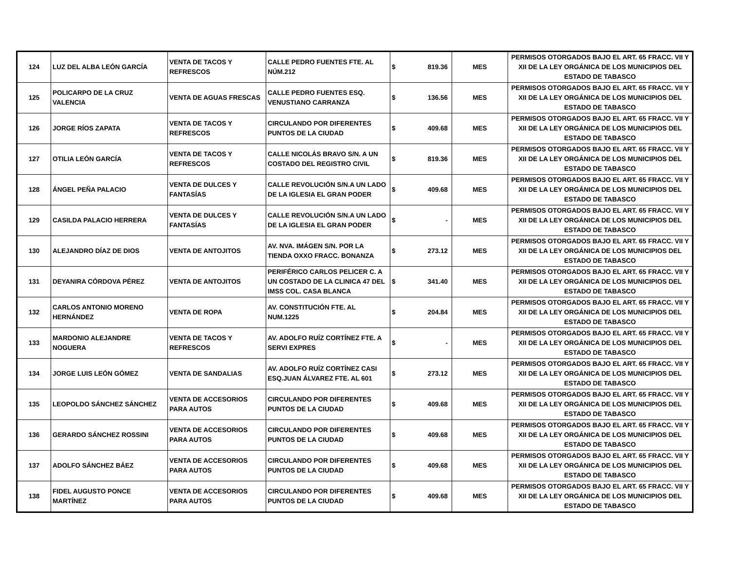| 124 | LUZ DEL ALBA LEÓN GARCÍA | VENTA DE TACOS Y REFRESCOS | CALLE PEDRO FUENTES FTE. AL NÚM.212 | $ 819.36 | MES | PERMISOS OTORGADOS BAJO EL ART. 65 FRACC. VII Y XII DE LA LEY ORGÁNICA DE LOS MUNICIPIOS DEL ESTADO DE TABASCO |
| 125 | POLICARPO DE LA CRUZ VALENCIA | VENTA DE AGUAS FRESCAS | CALLE PEDRO FUENTES ESQ. VENUSTIANO CARRANZA | $ 136.56 | MES | PERMISOS OTORGADOS BAJO EL ART. 65 FRACC. VII Y XII DE LA LEY ORGÁNICA DE LOS MUNICIPIOS DEL ESTADO DE TABASCO |
| 126 | JORGE RÍOS ZAPATA | VENTA DE TACOS Y REFRESCOS | CIRCULANDO POR DIFERENTES PUNTOS DE LA CIUDAD | $ 409.68 | MES | PERMISOS OTORGADOS BAJO EL ART. 65 FRACC. VII Y XII DE LA LEY ORGÁNICA DE LOS MUNICIPIOS DEL ESTADO DE TABASCO |
| 127 | OTILIA LEÓN GARCÍA | VENTA DE TACOS Y REFRESCOS | CALLE NICOLÁS BRAVO S/N. A UN COSTADO DEL REGISTRO CIVIL | $ 819.36 | MES | PERMISOS OTORGADOS BAJO EL ART. 65 FRACC. VII Y XII DE LA LEY ORGÁNICA DE LOS MUNICIPIOS DEL ESTADO DE TABASCO |
| 128 | ÁNGEL PEÑA PALACIO | VENTA DE DULCES Y FANTASÍAS | CALLE REVOLUCIÓN S/N.A UN LADO DE LA IGLESIA EL GRAN PODER | $ 409.68 | MES | PERMISOS OTORGADOS BAJO EL ART. 65 FRACC. VII Y XII DE LA LEY ORGÁNICA DE LOS MUNICIPIOS DEL ESTADO DE TABASCO |
| 129 | CASILDA PALACIO HERRERA | VENTA DE DULCES Y FANTASÍAS | CALLE REVOLUCIÓN S/N.A UN LADO DE LA IGLESIA EL GRAN PODER | $ - | MES | PERMISOS OTORGADOS BAJO EL ART. 65 FRACC. VII Y XII DE LA LEY ORGÁNICA DE LOS MUNICIPIOS DEL ESTADO DE TABASCO |
| 130 | ALEJANDRO DÍAZ DE DIOS | VENTA DE ANTOJITOS | AV. NVA. IMÁGEN S/N. POR LA TIENDA OXXO FRACC. BONANZA | $ 273.12 | MES | PERMISOS OTORGADOS BAJO EL ART. 65 FRACC. VII Y XII DE LA LEY ORGÁNICA DE LOS MUNICIPIOS DEL ESTADO DE TABASCO |
| 131 | DEYANIRA CÓRDOVA PÉREZ | VENTA DE ANTOJITOS | PERIFÉRICO CARLOS PELICER C. A UN COSTADO DE LA CLINICA 47 DEL IMSS COL. CASA BLANCA | $ 341.40 | MES | PERMISOS OTORGADOS BAJO EL ART. 65 FRACC. VII Y XII DE LA LEY ORGÁNICA DE LOS MUNICIPIOS DEL ESTADO DE TABASCO |
| 132 | CARLOS ANTONIO MORENO HERNÁNDEZ | VENTA DE ROPA | AV. CONSTITUCIÓN FTE. AL NUM.1225 | $ 204.84 | MES | PERMISOS OTORGADOS BAJO EL ART. 65 FRACC. VII Y XII DE LA LEY ORGÁNICA DE LOS MUNICIPIOS DEL ESTADO DE TABASCO |
| 133 | MARDONIO ALEJANDRE NOGUERA | VENTA DE TACOS Y REFRESCOS | AV. ADOLFO RUÍZ CORTÍNEZ FTE. A SERVI EXPRES | $ - | MES | PERMISOS OTORGADOS BAJO EL ART. 65 FRACC. VII Y XII DE LA LEY ORGÁNICA DE LOS MUNICIPIOS DEL ESTADO DE TABASCO |
| 134 | JORGE LUIS LEÓN GÓMEZ | VENTA DE SANDALIAS | AV. ADOLFO RUÍZ CORTÍNEZ CASI ESQ.JUAN ÁLVAREZ FTE. AL 601 | $ 273.12 | MES | PERMISOS OTORGADOS BAJO EL ART. 65 FRACC. VII Y XII DE LA LEY ORGÁNICA DE LOS MUNICIPIOS DEL ESTADO DE TABASCO |
| 135 | LEOPOLDO SÁNCHEZ SÁNCHEZ | VENTA DE ACCESORIOS PARA AUTOS | CIRCULANDO POR DIFERENTES PUNTOS DE LA CIUDAD | $ 409.68 | MES | PERMISOS OTORGADOS BAJO EL ART. 65 FRACC. VII Y XII DE LA LEY ORGÁNICA DE LOS MUNICIPIOS DEL ESTADO DE TABASCO |
| 136 | GERARDO SÁNCHEZ ROSSINI | VENTA DE ACCESORIOS PARA AUTOS | CIRCULANDO POR DIFERENTES PUNTOS DE LA CIUDAD | $ 409.68 | MES | PERMISOS OTORGADOS BAJO EL ART. 65 FRACC. VII Y XII DE LA LEY ORGÁNICA DE LOS MUNICIPIOS DEL ESTADO DE TABASCO |
| 137 | ADOLFO SÁNCHEZ BÁEZ | VENTA DE ACCESORIOS PARA AUTOS | CIRCULANDO POR DIFERENTES PUNTOS DE LA CIUDAD | $ 409.68 | MES | PERMISOS OTORGADOS BAJO EL ART. 65 FRACC. VII Y XII DE LA LEY ORGÁNICA DE LOS MUNICIPIOS DEL ESTADO DE TABASCO |
| 138 | FIDEL AUGUSTO PONCE MARTÍNEZ | VENTA DE ACCESORIOS PARA AUTOS | CIRCULANDO POR DIFERENTES PUNTOS DE LA CIUDAD | $ 409.68 | MES | PERMISOS OTORGADOS BAJO EL ART. 65 FRACC. VII Y XII DE LA LEY ORGÁNICA DE LOS MUNICIPIOS DEL ESTADO DE TABASCO |